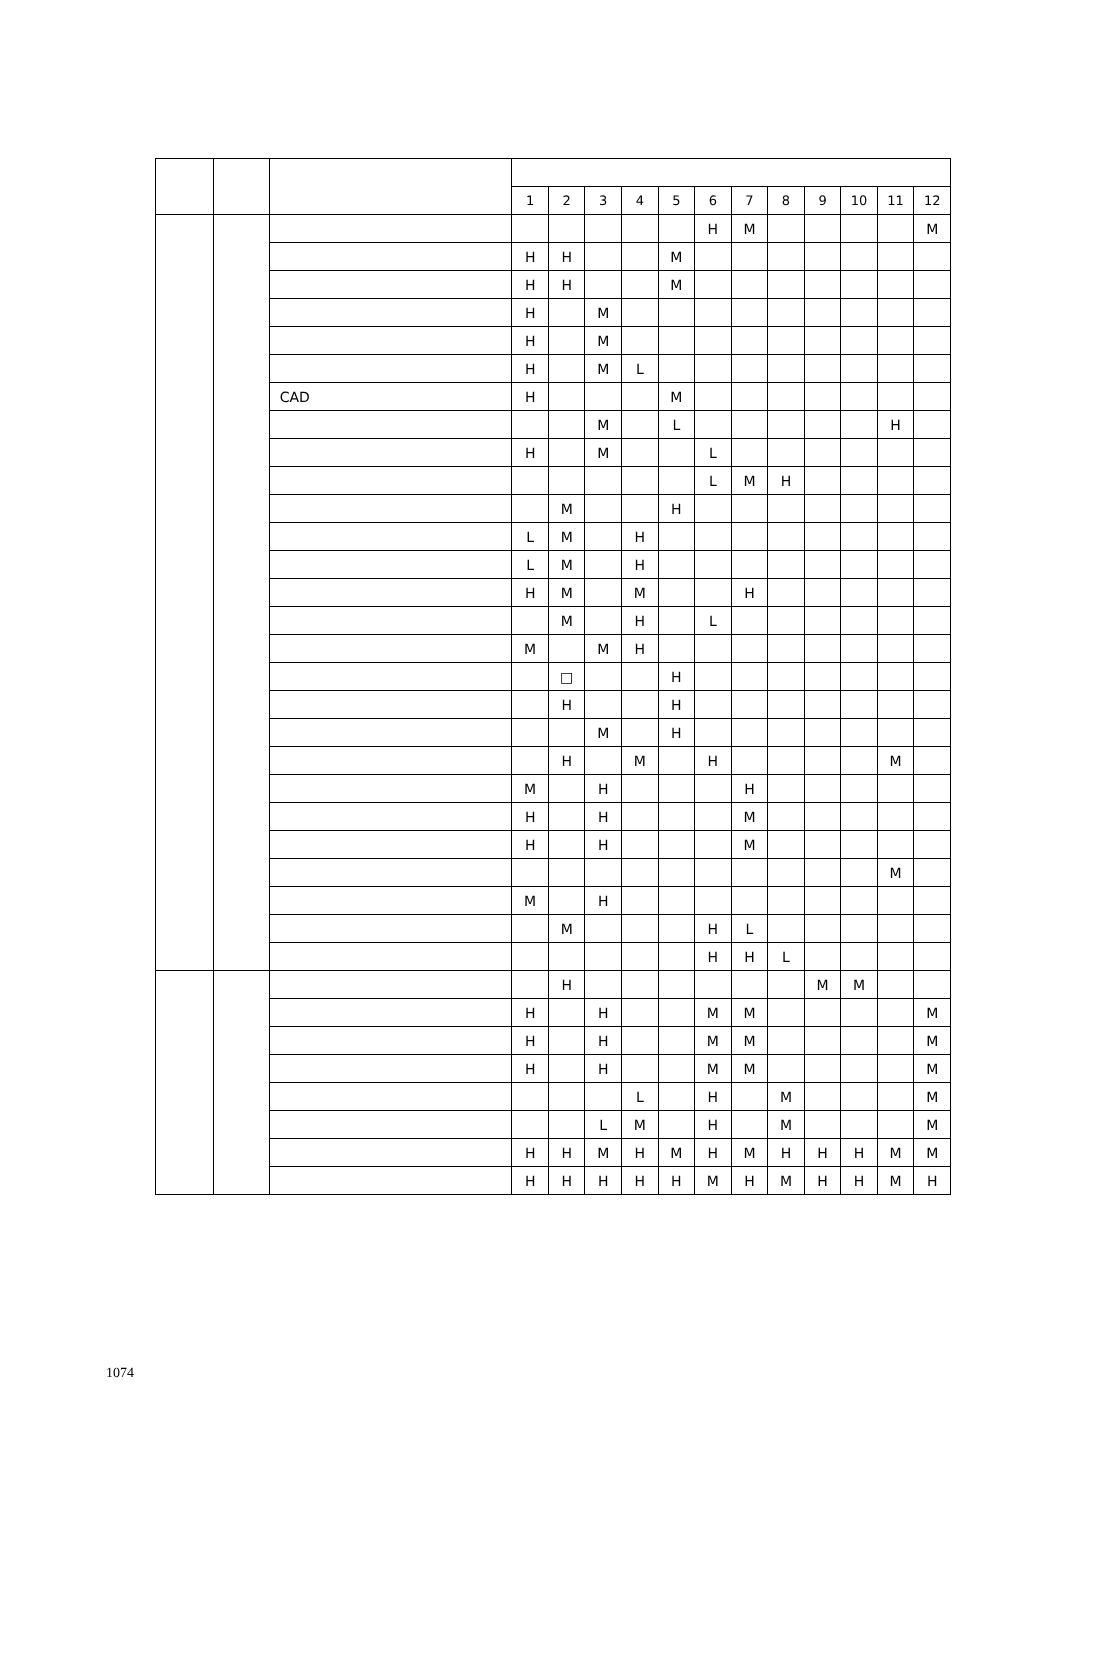| | | | 1 | 2 | 3 | 4 | 5 | 6 | 7 | 8 | 9 | 10 | 11 | 12 |
| --- | --- | --- | --- | --- | --- | --- | --- | --- | --- | --- | --- | --- | --- | --- |
| | | | | | | | | H | M | | | | | M |
| | | | H | H | | | M | | | | | | | |
| | | | H | H | | | M | | | | | | | |
| | | | H | | M | | | | | | | | | |
| | | | H | | M | | | | | | | | | |
| | | | H | | M | L | | | | | | | | |
| | | CAD | H | | | | M | | | | | | | |
| | | | | | M | | L | | | | | | H | |
| | | | H | | M | | | L | | | | | | |
| | | | | | | | | L | M | H | | | | |
| | | | | M | | | H | | | | | | | |
| | | | L | M | | H | | | | | | | | |
| | | | L | M | | H | | | | | | | | |
| | | | H | M | | M | | | H | | | | | |
| | | | | M | | H | | L | | | | | | |
| | | | M | | M | H | | | | | | | | |
| | | | | □ | | | H | | | | | | | |
| | | | | H | | | H | | | | | | | |
| | | | | | M | | H | | | | | | | |
| | | | | H | | M | | H | | | | | M | |
| | | | M | | H | | | | H | | | | | |
| | | | H | | H | | | | M | | | | | |
| | | | H | | H | | | | M | | | | | |
| | | | | | | | | | | | | | M | |
| | | | M | | H | | | | | | | | | |
| | | | | M | | | | H | L | | | | | |
| | | | | | | | | H | H | L | | | | |
| | | | | H | | | | | | | M | M | | |
| | | | H | | H | | | M | M | | | | | M |
| | | | H | | H | | | M | M | | | | | M |
| | | | H | | H | | | M | M | | | | | M |
| | | | | | | L | | H | | M | | | | M |
| | | | | | L | M | | H | | M | | | | M |
| | | | H | H | M | H | M | H | M | H | H | H | M | M |
| | | | H | H | H | H | H | M | H | M | H | H | M | H |
1074